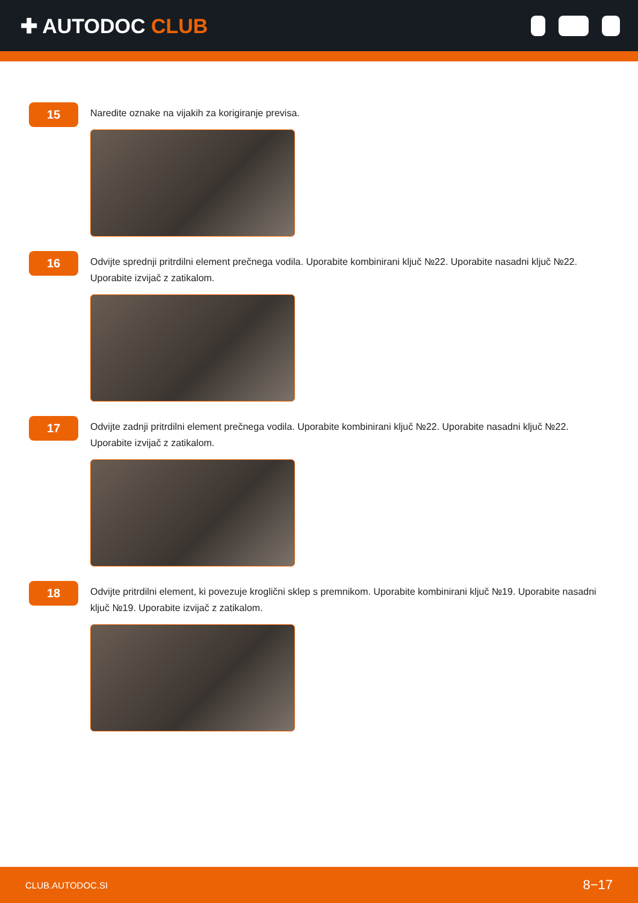✚ AUTODOC CLUB
15
Naredite oznake na vijakih za korigiranje previsa.
16
Odvijte sprednji pritrdilni element prečnega vodila. Uporabite kombinirani ključ №22. Uporabite nasadni ključ №22. Uporabite izvijač z zatikalom.
17
Odvijte zadnji pritrdilni element prečnega vodila. Uporabite kombinirani ključ №22. Uporabite nasadni ključ №22. Uporabite izvijač z zatikalom.
18
Odvijte pritrdilni element, ki povezuje kroglični sklep s premnikom. Uporabite kombinirani ključ №19. Uporabite nasadni ključ №19. Uporabite izvijač z zatikalom.
CLUB.AUTODOC.SI 8−17